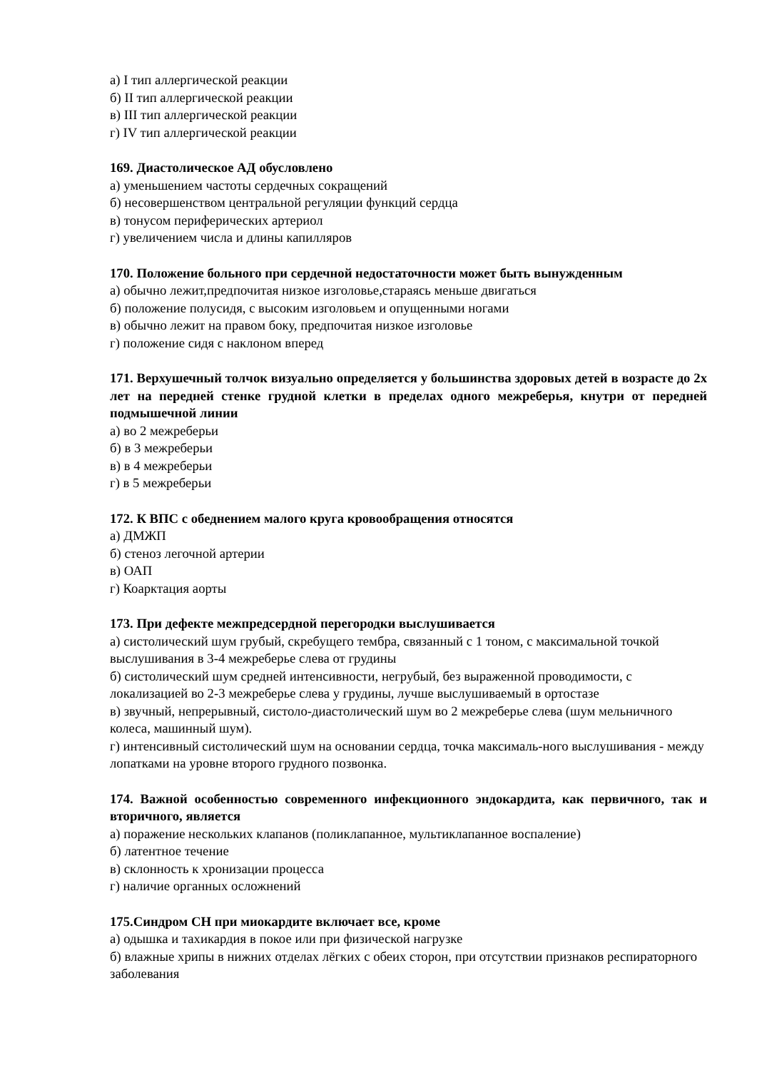а) I тип аллергической реакции
б) II тип аллергической реакции
в) III тип аллергической реакции
г) IV тип аллергической реакции
169. Диастолическое АД обусловлено
а) уменьшением частоты сердечных сокращений
б) несовершенством центральной регуляции функций сердца
в) тонусом периферических артериол
г) увеличением числа и длины капилляров
170. Положение больного при сердечной недостаточности может быть вынужденным
а) обычно лежит,предпочитая низкое изголовье,стараясь меньше двигаться
б) положение полусидя, с высоким изголовьем и опущенными ногами
в) обычно лежит на правом боку, предпочитая низкое изголовье
г) положение сидя с наклоном вперед
171. Верхушечный толчок визуально определяется у большинства здоровых детей в возрасте до 2х лет на передней стенке грудной клетки в пределах одного межреберья, кнутри от передней подмышечной линии
а) во 2 межреберьи
б) в 3 межреберьи
в) в 4 межреберьи
г) в 5 межреберьи
172. К ВПС с обеднением малого круга кровообращения относятся
а) ДМЖП
б) стеноз легочной артерии
в) ОАП
г) Коарктация аорты
173. При дефекте межпредсердной перегородки выслушивается
а) систолический шум грубый, скребущего тембра, связанный с 1 тоном, с максимальной точкой выслушивания в 3-4 межреберье слева от грудины
б) систолический шум средней интенсивности, негрубый, без выраженной проводимости, с локализацией во 2-3 межреберье слева у грудины, лучше выслушиваемый в ортостазе
в) звучный, непрерывный, систоло-диастолический шум во 2 межреберье слева (шум мельничного колеса, машинный шум).
г) интенсивный систолический шум на основании сердца, точка максималь-ного выслушивания - между лопатками на уровне второго грудного позвонка.
174. Важной особенностью современного инфекционного эндокардита, как первичного, так и вторичного, является
а) поражение нескольких клапанов (поликлапанное, мультиклапанное воспаление)
б) латентное течение
в) склонность к хронизации процесса
г) наличие органных осложнений
175.Синдром СН при миокардите включает все, кроме
а) одышка и тахикардия в покое или при физической нагрузке
б) влажные хрипы в нижних отделах лёгких с обеих сторон, при отсутствии признаков респираторного заболевания